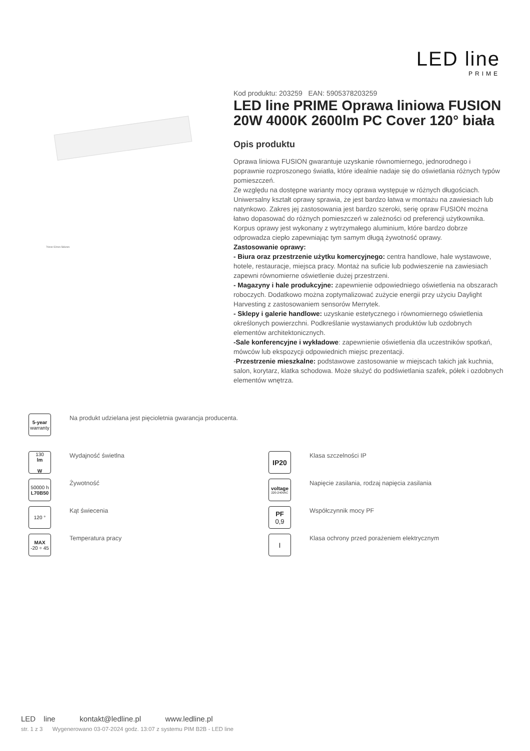LED line
PRIME
70mm 52mm 586mm
Kod produktu: 203259 EAN: 5905378203259
LED line PRIME Oprawa liniowa FUSION 20W 4000K 2600lm PC Cover 120° biała
Opis produktu
Oprawa liniowa FUSION gwarantuje uzyskanie równomiernego, jednorodnego i poprawnie rozproszonego światła, które idealnie nadaje się do oświetlania różnych typów pomieszczeń.
Ze względu na dostępne warianty mocy oprawa występuje w różnych długościach. Uniwersalny kształt oprawy sprawia, że jest bardzo łatwa w montażu na zawiesiach lub natynkowo. Zakres jej zastosowania jest bardzo szeroki, serię opraw FUSION można łatwo dopasować do różnych pomieszczeń w zależności od preferencji użytkownika.
Korpus oprawy jest wykonany z wytrzymałego aluminium, które bardzo dobrze odprowadza ciepło zapewniając tym samym długą żywotność oprawy.
Zastosowanie oprawy:
- Biura oraz przestrzenie użytku komercyjnego: centra handlowe, hale wystawowe, hotele, restauracje, miejsca pracy. Montaż na suficie lub podwieszenie na zawiesiach zapewni równomierne oświetlenie dużej przestrzeni.
- Magazyny i hale produkcyjne: zapewnienie odpowiedniego oświetlenia na obszarach roboczych. Dodatkowo można zoptymalizować zużycie energii przy użyciu Daylight Harvesting z zastosowaniem sensorów Merrytek.
- Sklepy i galerie handlowe: uzyskanie estetycznego i równomiernego oświetlenia określonych powierzchni. Podkreślanie wystawianych produktów lub ozdobnych elementów architektonicznych.
-Sale konferencyjne i wykładowe: zapewnienie oświetlenia dla uczestników spotkań, mówców lub ekspozycji odpowiednich miejsc prezentacji.
-Przestrzenie mieszkalne: podstawowe zastosowanie w miejscach takich jak kuchnia, salon, korytarz, klatka schodowa. Może służyć do podświetlania szafek, półek i ozdobnych elementów wnętrza.
5-year
warranty
Na produkt udzielana jest pięcioletnia gwarancja producenta.
130
lm
W
Wydajność świetlna
IP20
Klasa szczelności IP
50000 h
L70B50
Żywotność
voltage
220-240VAC
Napięcie zasilania, rodzaj napięcia zasilania
120 °
Kąt świecenia
PF
0,9
Współczynnik mocy PF
MAX
-20 ÷ 45
Temperatura pracy
I
Klasa ochrony przed porażeniem elektrycznym
LED line kontakt@ledline.pl www.ledline.pl
str. 1 z 3 Wygenerowano 03-07-2024 godz. 13:07 z systemu PIM B2B - LED line